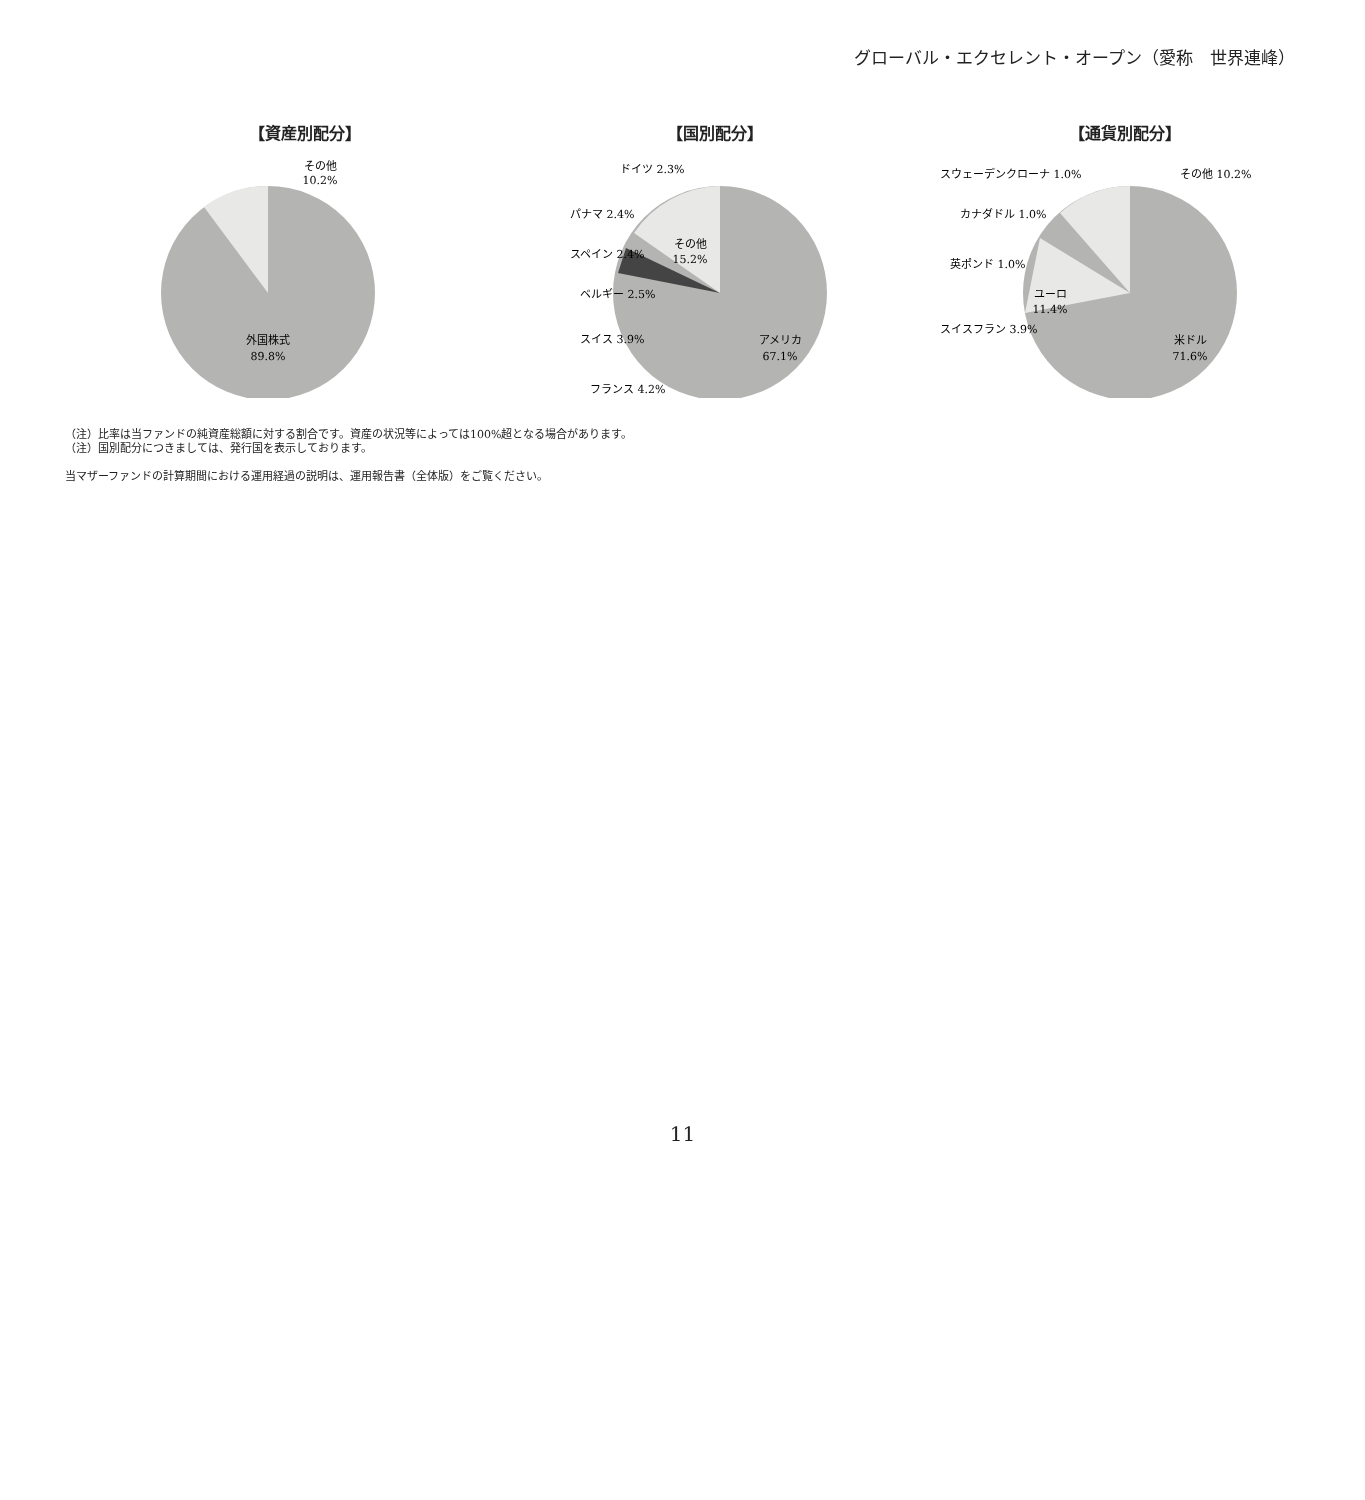グローバル・エクセレント・オープン（愛称　世界連峰）
【資産別配分】
外国株式
89.8%
その他
10.2%
【国別配分】
アメリカ
67.1%
その他
15.2%
スイス 3.9%
ベルギー 2.5%
スペイン 2.4%
パナマ 2.4%
ドイツ 2.3%
フランス 4.2%
【通貨別配分】
米ドル
71.6%
ユーロ
11.4%
スウェーデンクローナ 1.0%
カナダドル 1.0%
英ポンド 1.0%
スイスフラン 3.9%
その他 10.2%
（注）比率は当ファンドの純資産総額に対する割合です。資産の状況等によっては100%超となる場合があります。
（注）国別配分につきましては、発行国を表示しております。
当マザーファンドの計算期間における運用経過の説明は、運用報告書（全体版）をご覧ください。
11